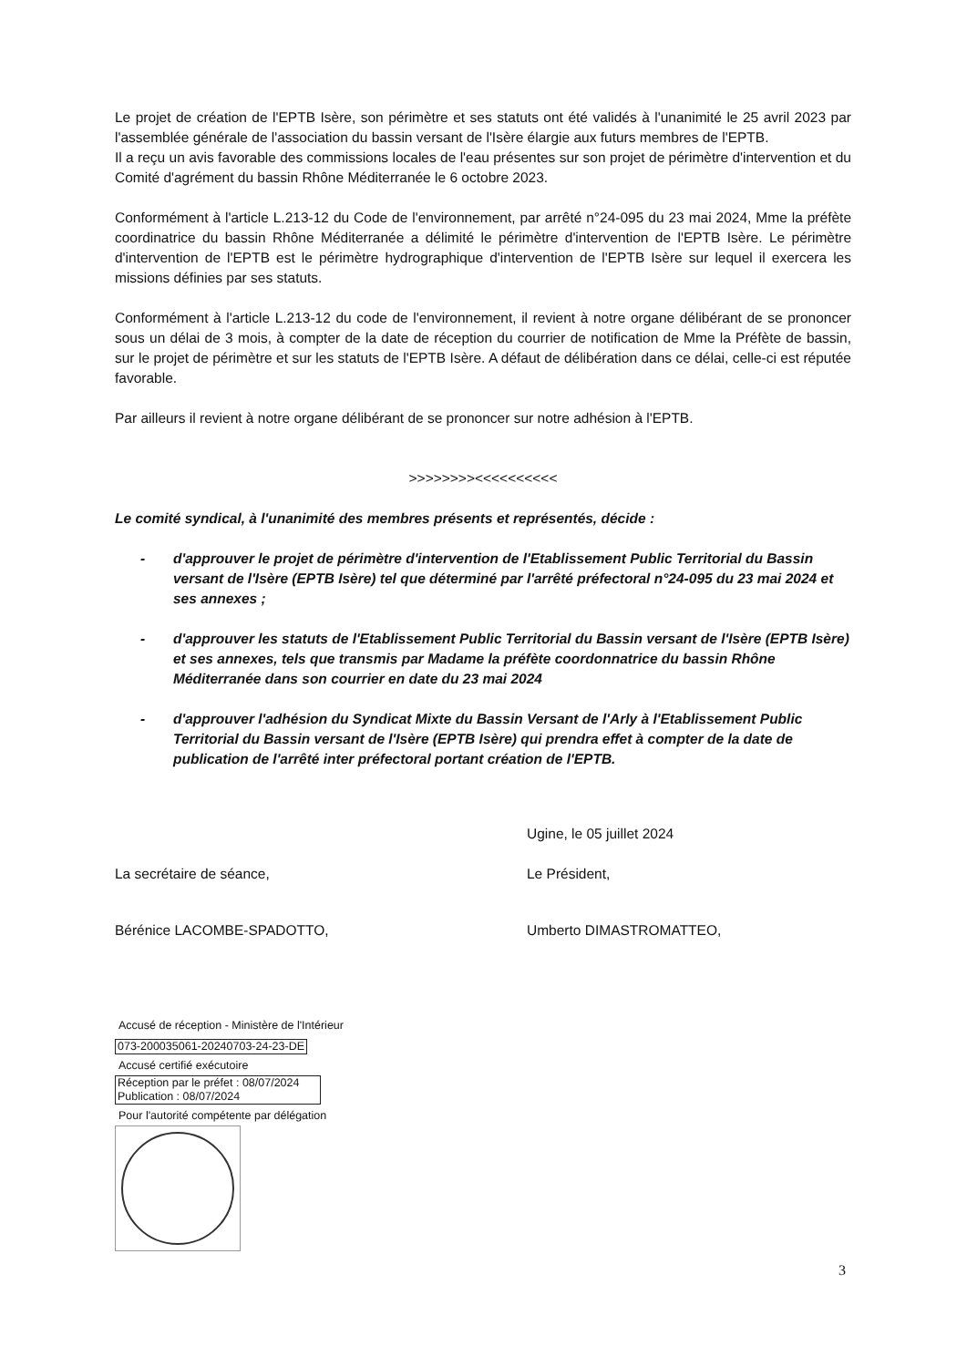Le projet de création de l'EPTB Isère, son périmètre et ses statuts ont été validés à l'unanimité le 25 avril 2023 par l'assemblée générale de l'association du bassin versant de l'Isère élargie aux futurs membres de l'EPTB.
Il a reçu un avis favorable des commissions locales de l'eau présentes sur son projet de périmètre d'intervention et du Comité d'agrément du bassin Rhône Méditerranée le 6 octobre 2023.
Conformément à l'article L.213-12 du Code de l'environnement, par arrêté n°24-095 du 23 mai 2024, Mme la préfète coordinatrice du bassin Rhône Méditerranée a délimité le périmètre d'intervention de l'EPTB Isère. Le périmètre d'intervention de l'EPTB est le périmètre hydrographique d'intervention de l'EPTB Isère sur lequel il exercera les missions définies par ses statuts.
Conformément à l'article L.213-12 du code de l'environnement, il revient à notre organe délibérant de se prononcer sous un délai de 3 mois, à compter de la date de réception du courrier de notification de Mme la Préfète de bassin, sur le projet de périmètre et sur les statuts de l'EPTB Isère. A défaut de délibération dans ce délai, celle-ci est réputée favorable.
Par ailleurs il revient à notre organe délibérant de se prononcer sur notre adhésion à l'EPTB.
>>>>>>>><<<<<<<<<<
Le comité syndical, à l'unanimité des membres présents et représentés, décide :
- d'approuver le projet de périmètre d'intervention de l'Etablissement Public Territorial du Bassin versant de l'Isère (EPTB Isère) tel que déterminé par l'arrêté préfectoral n°24-095 du 23 mai 2024 et ses annexes ;
- d'approuver les statuts de l'Etablissement Public Territorial du Bassin versant de l'Isère (EPTB Isère) et ses annexes, tels que transmis par Madame la préfète coordonnatrice du bassin Rhône Méditerranée dans son courrier en date du 23 mai 2024
- d'approuver l'adhésion du Syndicat Mixte du Bassin Versant de l'Arly à l'Etablissement Public Territorial du Bassin versant de l'Isère (EPTB Isère) qui prendra effet à compter de la date de publication de l'arrêté inter préfectoral portant création de l'EPTB.
La secrétaire de séance,
Bérénice LACOMBE-SPADOTTO,
Accusé de réception - Ministère de l'Intérieur
073-200035061-20240703-24-23-DE
Accusé certifié exécutoire
Réception par le préfet : 08/07/2024
Publication : 08/07/2024
Pour l'autorité compétente par délégation
Ugine, le 05 juillet 2024
Le Président,
Umberto DIMASTROMATTEO,
3